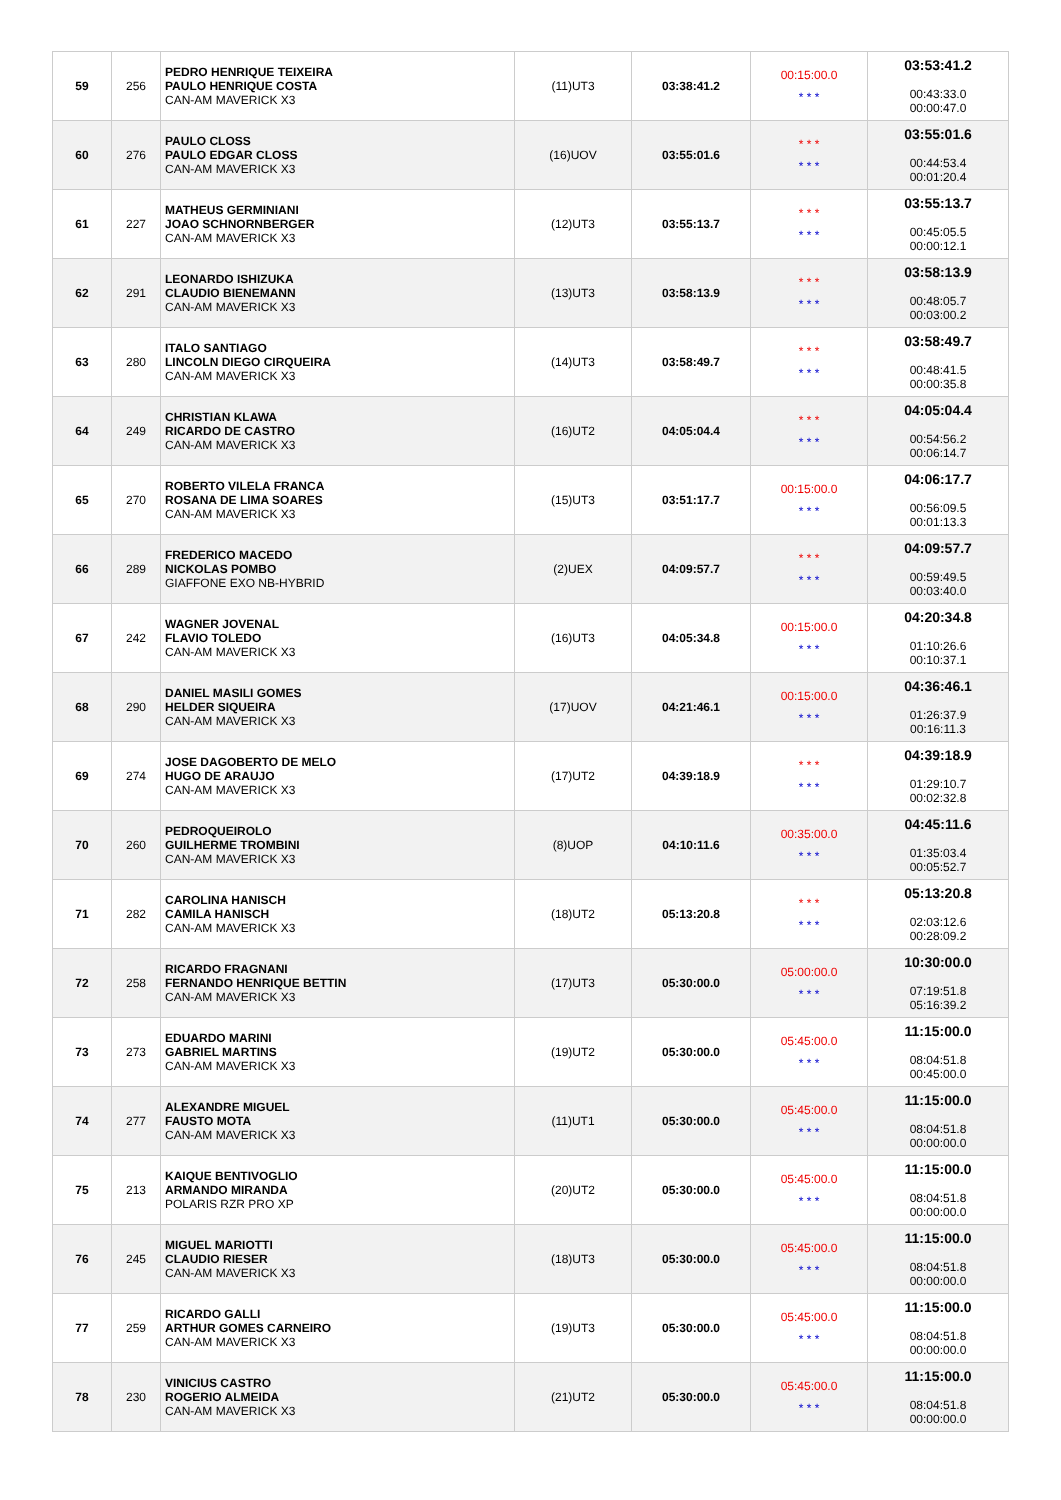| 59 | 256 | PEDRO HENRIQUE TEIXEIRA PAULO HENRIQUE COSTA CAN-AM MAVERICK X3 | (11)UT3 | 03:38:41.2 | 00:15:00.0 * * * | 03:53:41.2 00:43:33.0 00:00:47.0 |
| 60 | 276 | PAULO CLOSS PAULO EDGAR CLOSS CAN-AM MAVERICK X3 | (16)UOV | 03:55:01.6 | * * * * * * | 03:55:01.6 00:44:53.4 00:01:20.4 |
| 61 | 227 | MATHEUS GERMINIANI JOAO SCHNORNBERGER CAN-AM MAVERICK X3 | (12)UT3 | 03:55:13.7 | * * * * * * | 03:55:13.7 00:45:05.5 00:00:12.1 |
| 62 | 291 | LEONARDO ISHIZUKA CLAUDIO BIENEMANN CAN-AM MAVERICK X3 | (13)UT3 | 03:58:13.9 | * * * * * * | 03:58:13.9 00:48:05.7 00:03:00.2 |
| 63 | 280 | ITALO SANTIAGO LINCOLN DIEGO CIRQUEIRA CAN-AM MAVERICK X3 | (14)UT3 | 03:58:49.7 | * * * * * * | 03:58:49.7 00:48:41.5 00:00:35.8 |
| 64 | 249 | CHRISTIAN KLAWA RICARDO DE CASTRO CAN-AM MAVERICK X3 | (16)UT2 | 04:05:04.4 | * * * * * * | 04:05:04.4 00:54:56.2 00:06:14.7 |
| 65 | 270 | ROBERTO VILELA FRANCA ROSANA DE LIMA SOARES CAN-AM MAVERICK X3 | (15)UT3 | 03:51:17.7 | 00:15:00.0 * * * | 04:06:17.7 00:56:09.5 00:01:13.3 |
| 66 | 289 | FREDERICO MACEDO NICKOLAS POMBO GIAFFONE EXO NB-HYBRID | (2)UEX | 04:09:57.7 | * * * * * * | 04:09:57.7 00:59:49.5 00:03:40.0 |
| 67 | 242 | WAGNER JOVENAL FLAVIO TOLEDO CAN-AM MAVERICK X3 | (16)UT3 | 04:05:34.8 | 00:15:00.0 * * * | 04:20:34.8 01:10:26.6 00:10:37.1 |
| 68 | 290 | DANIEL MASILI GOMES HELDER SIQUEIRA CAN-AM MAVERICK X3 | (17)UOV | 04:21:46.1 | 00:15:00.0 * * * | 04:36:46.1 01:26:37.9 00:16:11.3 |
| 69 | 274 | JOSE DAGOBERTO DE MELO HUGO DE ARAUJO CAN-AM MAVERICK X3 | (17)UT2 | 04:39:18.9 | * * * * * * | 04:39:18.9 01:29:10.7 00:02:32.8 |
| 70 | 260 | PEDROQUEIROLO GUILHERME TROMBINI CAN-AM MAVERICK X3 | (8)UOP | 04:10:11.6 | 00:35:00.0 * * * | 04:45:11.6 01:35:03.4 00:05:52.7 |
| 71 | 282 | CAROLINA HANISCH CAMILA HANISCH CAN-AM MAVERICK X3 | (18)UT2 | 05:13:20.8 | * * * * * * | 05:13:20.8 02:03:12.6 00:28:09.2 |
| 72 | 258 | RICARDO FRAGNANI FERNANDO HENRIQUE BETTIN CAN-AM MAVERICK X3 | (17)UT3 | 05:30:00.0 | 05:00:00.0 * * * | 10:30:00.0 07:19:51.8 05:16:39.2 |
| 73 | 273 | EDUARDO MARINI GABRIEL MARTINS CAN-AM MAVERICK X3 | (19)UT2 | 05:30:00.0 | 05:45:00.0 * * * | 11:15:00.0 08:04:51.8 00:45:00.0 |
| 74 | 277 | ALEXANDRE MIGUEL FAUSTO MOTA CAN-AM MAVERICK X3 | (11)UT1 | 05:30:00.0 | 05:45:00.0 * * * | 11:15:00.0 08:04:51.8 00:00:00.0 |
| 75 | 213 | KAIQUE BENTIVOGLIO ARMANDO MIRANDA POLARIS RZR PRO XP | (20)UT2 | 05:30:00.0 | 05:45:00.0 * * * | 11:15:00.0 08:04:51.8 00:00:00.0 |
| 76 | 245 | MIGUEL MARIOTTI CLAUDIO RIESER CAN-AM MAVERICK X3 | (18)UT3 | 05:30:00.0 | 05:45:00.0 * * * | 11:15:00.0 08:04:51.8 00:00:00.0 |
| 77 | 259 | RICARDO GALLI ARTHUR GOMES CARNEIRO CAN-AM MAVERICK X3 | (19)UT3 | 05:30:00.0 | 05:45:00.0 * * * | 11:15:00.0 08:04:51.8 00:00:00.0 |
| 78 | 230 | VINICIUS CASTRO ROGERIO ALMEIDA CAN-AM MAVERICK X3 | (21)UT2 | 05:30:00.0 | 05:45:00.0 * * * | 11:15:00.0 08:04:51.8 00:00:00.0 |